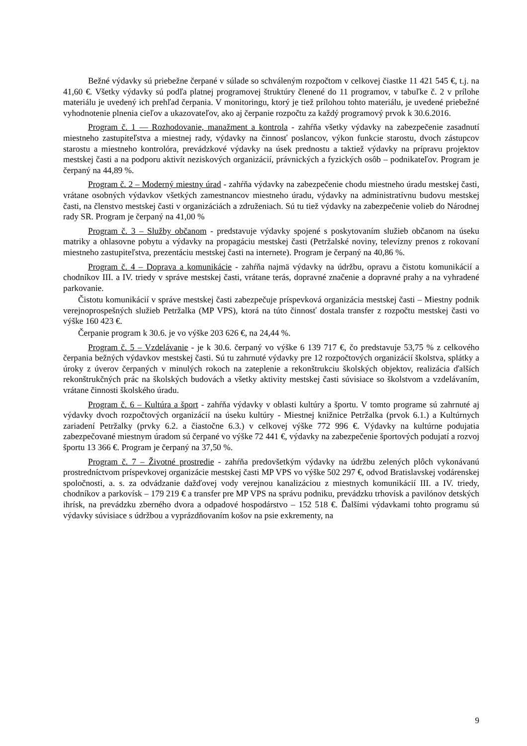Bežné výdavky sú priebežne čerpané v súlade so schváleným rozpočtom v celkovej čiastke 11 421 545 €, t.j. na 41,60 €. Všetky výdavky sú podľa platnej programovej štruktúry členené do 11 programov, v tabuľke č. 2 v prílohe materiálu je uvedený ich prehľad čerpania. V monitoringu, ktorý je tiež prílohou tohto materiálu, je uvedené priebežné vyhodnotenie plnenia cieľov a ukazovateľov, ako aj čerpanie rozpočtu za každý programový prvok k 30.6.2016.
Program č. 1 — Rozhodovanie, manažment a kontrola - zahŕňa všetky výdavky na zabezpečenie zasadnutí miestneho zastupiteľstva a miestnej rady, výdavky na činnosť poslancov, výkon funkcie starostu, dvoch zástupcov starostu a miestneho kontrolóra, prevádzkové výdavky na úsek prednostu a taktiež výdavky na prípravu projektov mestskej časti a na podporu aktivít neziskových organizácií, právnických a fyzických osôb – podnikateľov. Program je čerpaný na 44,89 %.
Program č. 2 – Moderný miestny úrad - zahŕňa výdavky na zabezpečenie chodu miestneho úradu mestskej časti, vrátane osobných výdavkov všetkých zamestnancov miestneho úradu, výdavky na administratívnu budovu mestskej časti, na členstvo mestskej časti v organizáciách a združeniach. Sú tu tiež výdavky na zabezpečenie volieb do Národnej rady SR. Program je čerpaný na 41,00 %
Program č. 3 – Služby občanom - predstavuje výdavky spojené s poskytovaním služieb občanom na úseku matriky a ohlasovne pobytu a výdavky na propagáciu mestskej časti (Petržalské noviny, televízny prenos z rokovaní miestneho zastupiteľstva, prezentáciu mestskej časti na internete). Program je čerpaný na 40,86 %.
Program č. 4 – Doprava a komunikácie - zahŕňa najmä výdavky na údržbu, opravu a čistotu komunikácií a chodníkov III. a IV. triedy v správe mestskej časti, vrátane terás, dopravné značenie a dopravné prahy a na vyhradené parkovanie.
Čistotu komunikácií v správe mestskej časti zabezpečuje príspevková organizácia mestskej časti – Miestny podnik verejnoprospešných služieb Petržalka (MP VPS), ktorá na túto činnosť dostala transfer z rozpočtu mestskej časti vo výške 160 423 €.
Čerpanie program k 30.6. je vo výške 203 626 €, na 24,44 %.
Program č. 5 – Vzdelávanie - je k 30.6. čerpaný vo výške 6 139 717 €, čo predstavuje 53,75 % z celkového čerpania bežných výdavkov mestskej časti. Sú tu zahrnuté výdavky pre 12 rozpočtových organizácií školstva, splátky a úroky z úverov čerpaných v minulých rokoch na zateplenie a rekonštrukciu školských objektov, realizácia ďalších rekonštrukčných prác na školských budovách a všetky aktivity mestskej časti súvisiace so školstvom a vzdelávaním, vrátane činnosti školského úradu.
Program č. 6 – Kultúra a šport - zahŕňa výdavky v oblasti kultúry a športu. V tomto programe sú zahrnuté aj výdavky dvoch rozpočtových organizácií na úseku kultúry - Miestnej knižnice Petržalka (prvok 6.1.) a Kultúrnych zariadení Petržalky (prvky 6.2. a čiastočne 6.3.) v celkovej výške 772 996 €. Výdavky na kultúrne podujatia zabezpečované miestnym úradom sú čerpané vo výške 72 441 €, výdavky na zabezpečenie športových podujatí a rozvoj športu 13 366 €. Program je čerpaný na 37,50 %.
Program č. 7 – Životné prostredie - zahŕňa predovšetkým výdavky na údržbu zelených plôch vykonávanú prostredníctvom príspevkovej organizácie mestskej časti MP VPS vo výške 502 297 €, odvod Bratislavskej vodárenskej spoločnosti, a. s. za odvádzanie dažďovej vody verejnou kanalizáciou z miestnych komunikácií III. a IV. triedy, chodníkov a parkovísk – 179 219 € a transfer pre MP VPS na správu podniku, prevádzku trhovísk a pavilónov detských ihrísk, na prevádzku zberného dvora a odpadové hospodárstvo – 152 518 €. Ďalšími výdavkami tohto programu sú výdavky súvisiace s údržbou a vyprázdňovaním košov na psie exkrementy, na
9